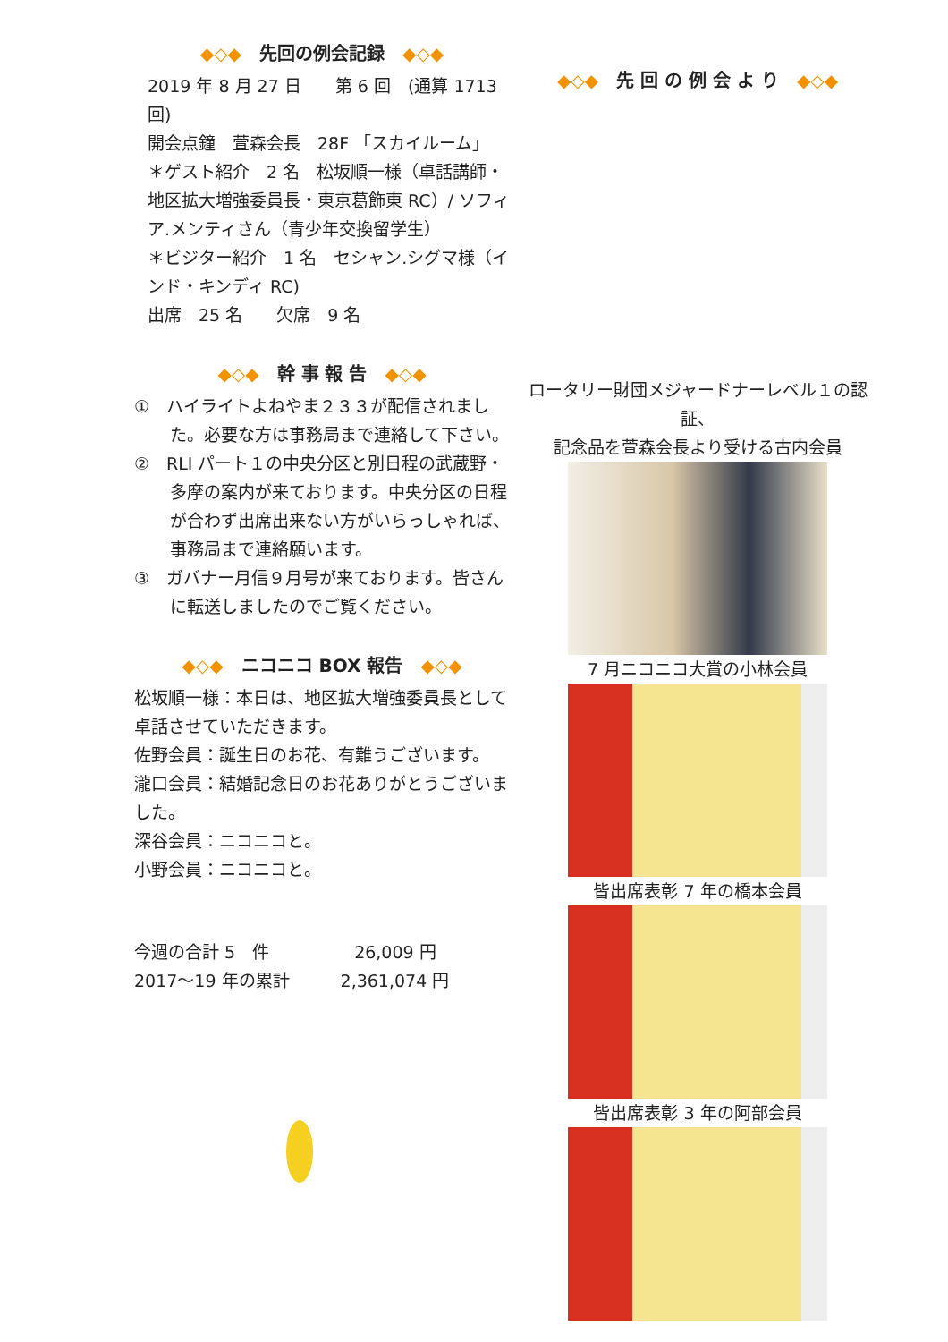◆◇◆　先回の例会記録　◆◇◆
2019 年 8 月 27 日　　第 6 回　(通算 1713 回)
開会点鐘　萱森会長　28F 「スカイルーム」
＊ゲスト紹介　2 名　松坂順一様（卓話講師・地区拡大増強委員長・東京葛飾東 RC）/ ソフィア.メンティさん（青少年交換留学生）
＊ビジター紹介　1 名　セシャン.シグマ様（インド・キンディ RC)
出席　25 名　　欠席　9 名
◆◇◆　幹 事 報 告　◆◇◆
①　ハイライトよねやま２３３が配信されました。必要な方は事務局まで連絡して下さい。
②　RLI パート１の中央分区と別日程の武蔵野・多摩の案内が来ております。中央分区の日程が合わず出席出来ない方がいらっしゃれば、事務局まで連絡願います。
③　ガバナー月信９月号が来ております。皆さんに転送しましたのでご覧ください。
◆◇◆　ニコニコ BOX 報告　◆◇◆
松坂順一様：本日は、地区拡大増強委員長として卓話させていただきます。
佐野会員：誕生日のお花、有難うございます。
瀧口会員：結婚記念日のお花ありがとうございました。
深谷会員：ニコニコと。
小野会員：ニコニコと。
今週の合計 5　件　　　　　26,009 円
2017～19 年の累計　　　2,361,074 円
◆◇◆　先 回 の 例 会 よ り　◆◇◆
ロータリー財団メジャードナーレベル１の認証、
記念品を萱森会長より受ける古内会員
7 月ニコニコ大賞の小林会員
皆出席表彰 7 年の橋本会員
皆出席表彰 3 年の阿部会員